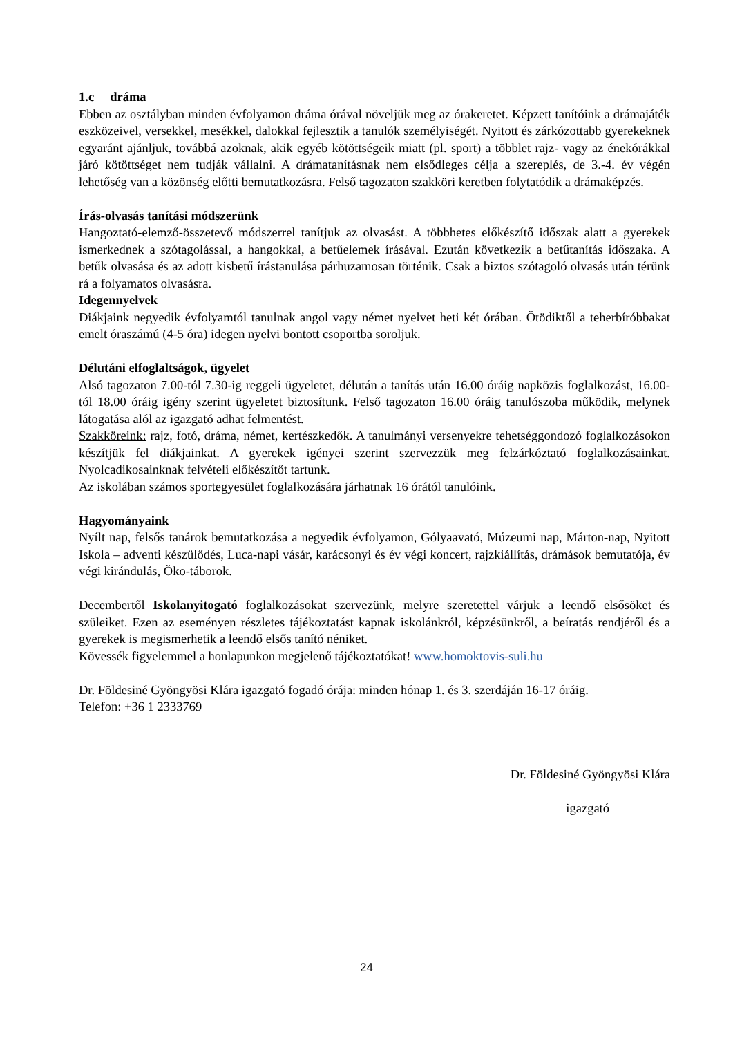1.c dráma
Ebben az osztályban minden évfolyamon dráma órával növeljük meg az órakeretet. Képzett tanítóink a drámajáték eszközeivel, versekkel, mesékkel, dalokkal fejlesztik a tanulók személyiségét. Nyitott és zárkózottabb gyerekeknek egyaránt ajánljuk, továbbá azoknak, akik egyéb kötöttségeik miatt (pl. sport) a többlet rajz- vagy az énekórákkal járó kötöttséget nem tudják vállalni. A drámatanításnak nem elsődleges célja a szereplés, de 3.-4. év végén lehetőség van a közönség előtti bemutatkozásra. Felső tagozaton szakköri keretben folytatódik a drámaképzés.
Írás-olvasás tanítási módszerünk
Hangoztató-elemző-összetevő módszerrel tanítjuk az olvasást. A többhetes előkészítő időszak alatt a gyerekek ismerkednek a szótagolással, a hangokkal, a betűelemek írásával. Ezután következik a betűtanítás időszaka. A betűk olvasása és az adott kisbetű írástanulása párhuzamosan történik. Csak a biztos szótagoló olvasás után térünk rá a folyamatos olvasásra.
Idegennyelvek
Diákjaink negyedik évfolyamtól tanulnak angol vagy német nyelvet heti két órában. Ötödiktől a teherbíróbbakat emelt óraszámú (4-5 óra) idegen nyelvi bontott csoportba soroljuk.
Délutáni elfoglaltságok, ügyelet
Alsó tagozaton 7.00-tól 7.30-ig reggeli ügyeletet, délután a tanítás után 16.00 óráig napközis foglalkozást, 16.00-tól 18.00 óráig igény szerint ügyeletet biztosítunk. Felső tagozaton 16.00 óráig tanulószoba működik, melynek látogatása alól az igazgató adhat felmentést.
Szakköreink: rajz, fotó, dráma, német, kertészkedők. A tanulmányi versenyekre tehetséggondozó foglalkozásokon készítjük fel diákjainkat. A gyerekek igényei szerint szervezzük meg felzárkóztató foglalkozásainkat. Nyolcadikosainknak felvételi előkészítőt tartunk.
Az iskolában számos sportegyesület foglalkozására járhatnak 16 órától tanulóink.
Hagyományaink
Nyílt nap, felsős tanárok bemutatkozása a negyedik évfolyamon, Gólyaavató, Múzeumi nap, Márton-nap, Nyitott Iskola – adventi készülődés, Luca-napi vásár, karácsonyi és év végi koncert, rajzkiállítás, drámások bemutatója, év végi kirándulás, Öko-táborok.
Decembertől Iskolanyitogató foglalkozásokat szervezünk, melyre szeretettel várjuk a leendő elsősöket és szüleiket. Ezen az eseményen részletes tájékoztatást kapnak iskolánkról, képzésünkről, a beíratás rendjéről és a gyerekek is megismerhetik a leendő elsős tanító néniket.
Kövessék figyelemmel a honlapunkon megjelenő tájékoztatókat! www.homoktovis-suli.hu
Dr. Földesiné Gyöngyösi Klára igazgató fogadó órája: minden hónap 1. és 3. szerdáján 16-17 óráig.
Telefon: +36 1 2333769
Dr. Földesiné Gyöngyösi Klára
igazgató
24